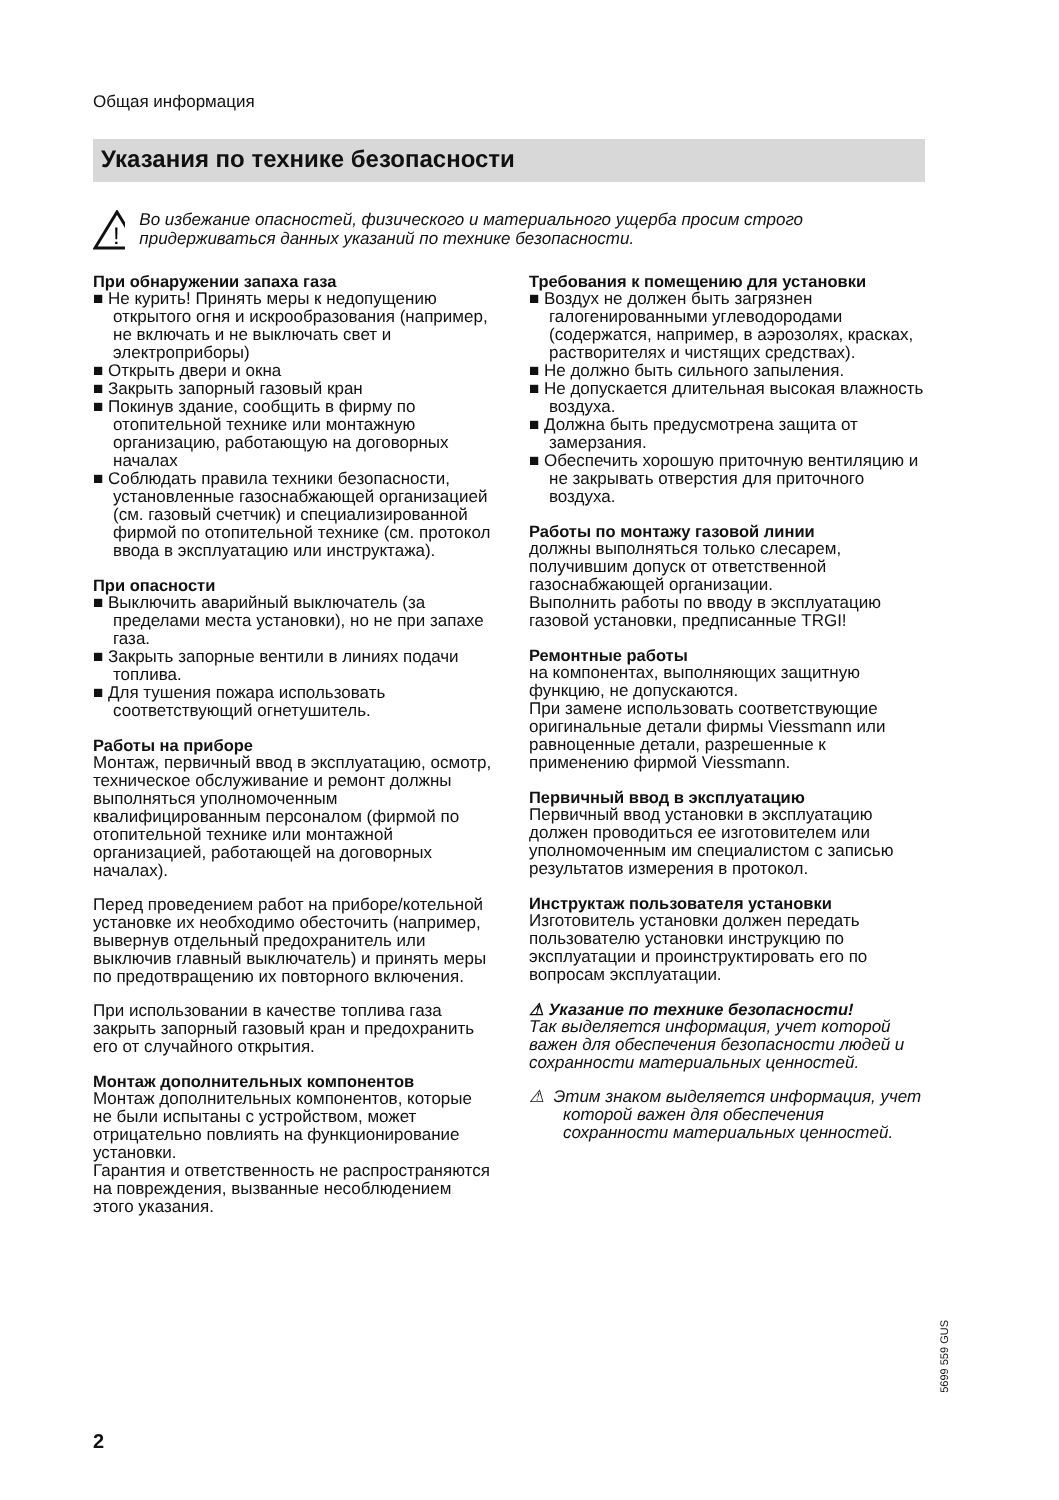Общая информация
Указания по технике безопасности
!
Во избежание опасностей, физического и материального ущерба просим строго придерживаться данных указаний по технике безопасности.
При обнаружении запаха газа
■ Не курить! Принять меры к недопущению открытого огня и искрообразования (например, не включать и не выключать свет и электроприборы)
■ Открыть двери и окна
■ Закрыть запорный газовый кран
■ Покинув здание, сообщить в фирму по отопительной технике или монтажную организацию, работающую на договорных началах
■ Соблюдать правила техники безопасности, установленные газоснабжающей организацией (см. газовый счетчик) и специализированной фирмой по отопительной технике (см. протокол ввода в эксплуатацию или инструктажа).
При опасности
■ Выключить аварийный выключатель (за пределами места установки), но не при запахе газа.
■ Закрыть запорные вентили в линиях подачи топлива.
■ Для тушения пожара использовать соответствующий огнетушитель.
Работы на приборе
Монтаж, первичный ввод в эксплуатацию, осмотр, техническое обслуживание и ремонт должны выполняться уполномоченным квалифицированным персоналом (фирмой по отопительной технике или монтажной организацией, работающей на договорных началах).
Перед проведением работ на приборе/котельной установке их необходимо обесточить (например, вывернув отдельный предохранитель или выключив главный выключатель) и принять меры по предотвращению их повторного включения.
При использовании в качестве топлива газа закрыть запорный газовый кран и предохранить его от случайного открытия.
Монтаж дополнительных компонентов
Монтаж дополнительных компонентов, которые не были испытаны с устройством, может отрицательно повлиять на функционирование установки.
Гарантия и ответственность не распространяются на повреждения, вызванные несоблюдением этого указания.
Требования к помещению для установки
■ Воздух не должен быть загрязнен галогенированными углеводородами (содержатся, например, в аэрозолях, красках, растворителях и чистящих средствах).
■ Не должно быть сильного запыления.
■ Не допускается длительная высокая влажность воздуха.
■ Должна быть предусмотрена защита от замерзания.
■ Обеспечить хорошую приточную вентиляцию и не закрывать отверстия для приточного воздуха.
Работы по монтажу газовой линии
должны выполняться только слесарем, получившим допуск от ответственной газоснабжающей организации.
Выполнить работы по вводу в эксплуатацию газовой установки, предписанные TRGI!
Ремонтные работы
на компонентах, выполняющих защитную функцию, не допускаются.
При замене использовать соответствующие оригинальные детали фирмы Viessmann или равноценные детали, разрешенные к применению фирмой Viessmann.
Первичный ввод в эксплуатацию
Первичный ввод установки в эксплуатацию должен проводиться ее изготовителем или уполномоченным им специалистом с записью результатов измерения в протокол.
Инструктаж пользователя установки
Изготовитель установки должен передать пользователю установки инструкцию по эксплуатации и проинструктировать его по вопросам эксплуатации.
⚠ Указание по технике безопасности!
Так выделяется информация, учет которой важен для обеспечения безопасности людей и сохранности материальных ценностей.
⚠ Этим знаком выделяется информация, учет которой важен для обеспечения сохранности материальных ценностей.
5699 559 GUS
2